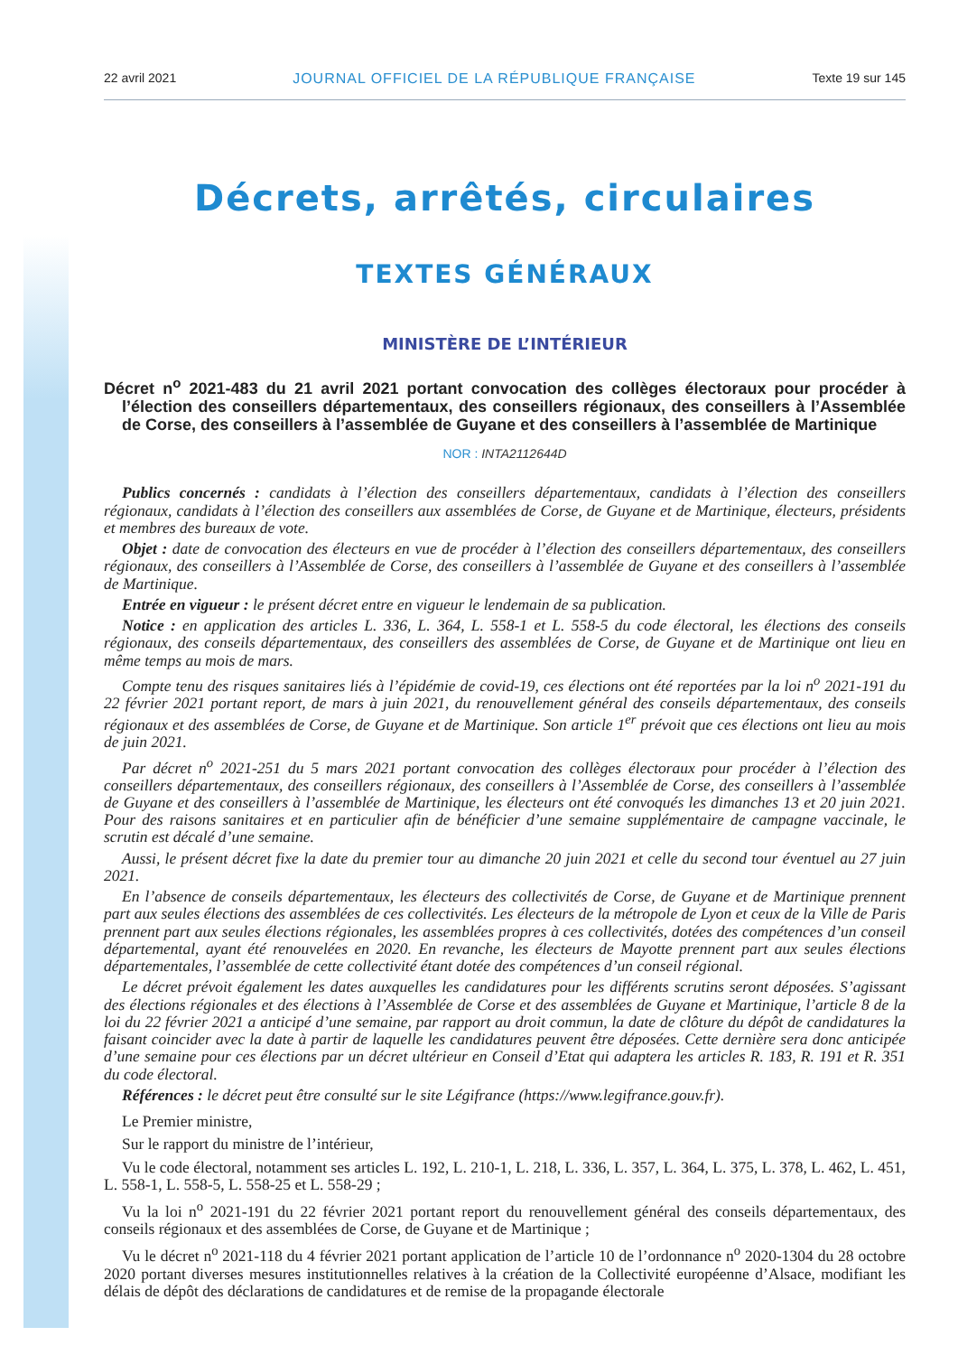22 avril 2021 JOURNAL OFFICIEL DE LA RÉPUBLIQUE FRANÇAISE Texte 19 sur 145
Décrets, arrêtés, circulaires
TEXTES GÉNÉRAUX
MINISTÈRE DE L’INTÉRIEUR
Décret n<sup>o</sup> 2021-483 du 21 avril 2021 portant convocation des collèges électoraux pour procéder à l’élection des conseillers départementaux, des conseillers régionaux, des conseillers à l’Assemblée de Corse, des conseillers à l’assemblée de Guyane et des conseillers à l’assemblée de Martinique
NOR : INTA2112644D
Publics concernés : candidats à l’élection des conseillers départementaux, candidats à l’élection des conseillers régionaux, candidats à l’élection des conseillers aux assemblées de Corse, de Guyane et de Martinique, électeurs, présidents et membres des bureaux de vote.
Objet : date de convocation des électeurs en vue de procéder à l’élection des conseillers départementaux, des conseillers régionaux, des conseillers à l’Assemblée de Corse, des conseillers à l’assemblée de Guyane et des conseillers à l’assemblée de Martinique.
Entrée en vigueur : le présent décret entre en vigueur le lendemain de sa publication.
Notice : en application des articles L. 336, L. 364, L. 558-1 et L. 558-5 du code électoral, les élections des conseils régionaux, des conseils départementaux, des conseillers des assemblées de Corse, de Guyane et de Martinique ont lieu en même temps au mois de mars.
Compte tenu des risques sanitaires liés à l’épidémie de covid-19, ces élections ont été reportées par la loi n<sup>o</sup> 2021-191 du 22 février 2021 portant report, de mars à juin 2021, du renouvellement général des conseils départementaux, des conseils régionaux et des assemblées de Corse, de Guyane et de Martinique. Son article 1<sup>er</sup> prévoit que ces élections ont lieu au mois de juin 2021.
Par décret n<sup>o</sup> 2021-251 du 5 mars 2021 portant convocation des collèges électoraux pour procéder à l’élection des conseillers départementaux, des conseillers régionaux, des conseillers à l’Assemblée de Corse, des conseillers à l’assemblée de Guyane et des conseillers à l’assemblée de Martinique, les électeurs ont été convoqués les dimanches 13 et 20 juin 2021. Pour des raisons sanitaires et en particulier afin de bénéficier d’une semaine supplémentaire de campagne vaccinale, le scrutin est décalé d’une semaine.
Aussi, le présent décret fixe la date du premier tour au dimanche 20 juin 2021 et celle du second tour éventuel au 27 juin 2021.
En l’absence de conseils départementaux, les électeurs des collectivités de Corse, de Guyane et de Martinique prennent part aux seules élections des assemblées de ces collectivités. Les électeurs de la métropole de Lyon et ceux de la Ville de Paris prennent part aux seules élections régionales, les assemblées propres à ces collectivités, dotées des compétences d’un conseil départemental, ayant été renouvelées en 2020. En revanche, les électeurs de Mayotte prennent part aux seules élections départementales, l’assemblée de cette collectivité étant dotée des compétences d’un conseil régional.
Le décret prévoit également les dates auxquelles les candidatures pour les différents scrutins seront déposées. S’agissant des élections régionales et des élections à l’Assemblée de Corse et des assemblées de Guyane et Martinique, l’article 8 de la loi du 22 février 2021 a anticipé d’une semaine, par rapport au droit commun, la date de clôture du dépôt de candidatures la faisant coincider avec la date à partir de laquelle les candidatures peuvent être déposées. Cette dernière sera donc anticipée d’une semaine pour ces élections par un décret ultérieur en Conseil d’Etat qui adaptera les articles R. 183, R. 191 et R. 351 du code électoral.
Références : le décret peut être consulté sur le site Légifrance (https://www.legifrance.gouv.fr).
Le Premier ministre,
Sur le rapport du ministre de l’intérieur,
Vu le code électoral, notamment ses articles L. 192, L. 210-1, L. 218, L. 336, L. 357, L. 364, L. 375, L. 378, L. 462, L. 451, L. 558-1, L. 558-5, L. 558-25 et L. 558-29 ;
Vu la loi n<sup>o</sup> 2021-191 du 22 février 2021 portant report du renouvellement général des conseils départementaux, des conseils régionaux et des assemblées de Corse, de Guyane et de Martinique ;
Vu le décret n<sup>o</sup> 2021-118 du 4 février 2021 portant application de l’article 10 de l’ordonnance n<sup>o</sup> 2020-1304 du 28 octobre 2020 portant diverses mesures institutionnelles relatives à la création de la Collectivité européenne d’Alsace, modifiant les délais de dépôt des déclarations de candidatures et de remise de la propagande électorale